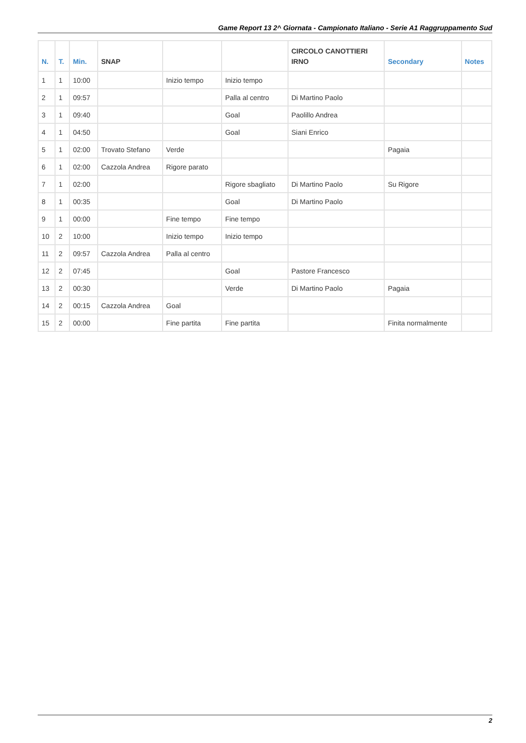Game Report 13 2^ Giornata - Campionato Italiano - Serie A1 Raggruppamento Sud
| N. | T. | Min. | SNAP | | | CIRCOLO CANOTTIERI IRNO | Secondary | Notes |
| --- | --- | --- | --- | --- | --- | --- | --- | --- |
| 1 | 1 | 10:00 | | Inizio tempo | Inizio tempo | | | |
| 2 | 1 | 09:57 | | | Palla al centro | Di Martino Paolo | | |
| 3 | 1 | 09:40 | | | Goal | Paolillo Andrea | | |
| 4 | 1 | 04:50 | | | Goal | Siani Enrico | | |
| 5 | 1 | 02:00 | Trovato Stefano | Verde | | | Pagaia | |
| 6 | 1 | 02:00 | Cazzola Andrea | Rigore parato | | | | |
| 7 | 1 | 02:00 | | | Rigore sbagliato | Di Martino Paolo | Su Rigore | |
| 8 | 1 | 00:35 | | | Goal | Di Martino Paolo | | |
| 9 | 1 | 00:00 | | Fine tempo | Fine tempo | | | |
| 10 | 2 | 10:00 | | Inizio tempo | Inizio tempo | | | |
| 11 | 2 | 09:57 | Cazzola Andrea | Palla al centro | | | | |
| 12 | 2 | 07:45 | | | Goal | Pastore Francesco | | |
| 13 | 2 | 00:30 | | | Verde | Di Martino Paolo | Pagaia | |
| 14 | 2 | 00:15 | Cazzola Andrea | Goal | | | | |
| 15 | 2 | 00:00 | | Fine partita | Fine partita | | Finita normalmente | |
2